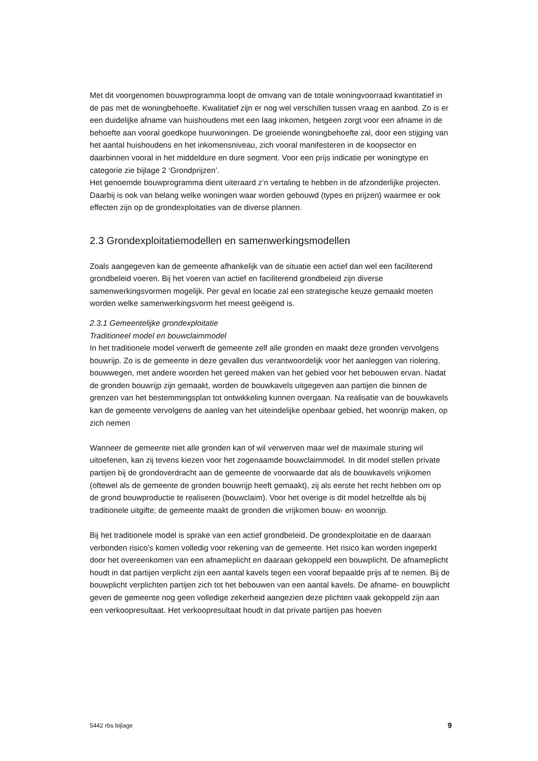Met dit voorgenomen bouwprogramma loopt de omvang van de totale woningvoorraad kwantitatief in de pas met de woningbehoefte. Kwalitatief zijn er nog wel verschillen tussen vraag en aanbod. Zo is er een duidelijke afname van huishoudens met een laag inkomen, hetgeen zorgt voor een afname in de behoefte aan vooral goedkope huurwoningen. De groeiende woningbehoefte zal, door een stijging van het aantal huishoudens en het inkomensniveau, zich vooral manifesteren in de koopsector en daarbinnen vooral in het middeldure en dure segment. Voor een prijs indicatie per woningtype en categorie zie bijlage 2 ‘Grondprijzen’.
Het genoemde bouwprogramma dient uiteraard z’n vertaling te hebben in de afzonderlijke projecten. Daarbij is ook van belang welke woningen waar worden gebouwd (types en prijzen) waarmee er ook effecten zijn op de grondexploitaties van de diverse plannen.
2.3 Grondexploitatiemodellen en samenwerkingsmodellen
Zoals aangegeven kan de gemeente afhankelijk van de situatie een actief dan wel een faciliterend grondbeleid voeren. Bij het voeren van actief en faciliterend grondbeleid zijn diverse samenwerkingsvormen mogelijk. Per geval en locatie zal een strategische keuze gemaakt moeten worden welke samenwerkingsvorm het meest geëigend is.
2.3.1 Gemeentelijke grondexploitatie
Traditioneel model en bouwclaimmodel
In het traditionele model verwerft de gemeente zelf alle gronden en maakt deze gronden vervolgens bouwrijp. Zo is de gemeente in deze gevallen dus verantwoordelijk voor het aanleggen van riolering, bouwwegen, met andere woorden het gereed maken van het gebied voor het bebouwen ervan. Nadat de gronden bouwrijp zijn gemaakt, worden de bouwkavels uitgegeven aan partijen die binnen de grenzen van het bestemmingsplan tot ontwikkeling kunnen overgaan. Na realisatie van de bouwkavels kan de gemeente vervolgens de aanleg van het uiteindelijke openbaar gebied, het woonrijp maken, op zich nemen
Wanneer de gemeente niet alle gronden kan of wil verwerven maar wel de maximale sturing wil uitoefenen, kan zij tevens kiezen voor het zogenaamde bouwclaimmodel. In dit model stellen private partijen bij de grondoverdracht aan de gemeente de voorwaarde dat als de bouwkavels vrijkomen (oftewel als de gemeente de gronden bouwrijp heeft gemaakt), zij als eerste het recht hebben om op de grond bouwproductie te realiseren (bouwclaim). Voor het overige is dit model hetzelfde als bij traditionele uitgifte; de gemeente maakt de gronden die vrijkomen bouw- en woonrijp.
Bij het traditionele model is sprake van een actief grondbeleid. De grondexploitatie en de daaraan verbonden risico’s komen volledig voor rekening van de gemeente. Het risico kan worden ingeperkt door het overeenkomen van een afnameplicht en daaraan gekoppeld een bouwplicht. De afnameplicht houdt in dat partijen verplicht zijn een aantal kavels tegen een vooraf bepaalde prijs af te nemen. Bij de bouwplicht verplichten partijen zich tot het bebouwen van een aantal kavels. De afname- en bouwplicht geven de gemeente nog geen volledige zekerheid aangezien deze plichten vaak gekoppeld zijn aan een verkoopresultaat. Het verkoopresultaat houdt in dat private partijen pas hoeven
5442 rbs bijlage 9